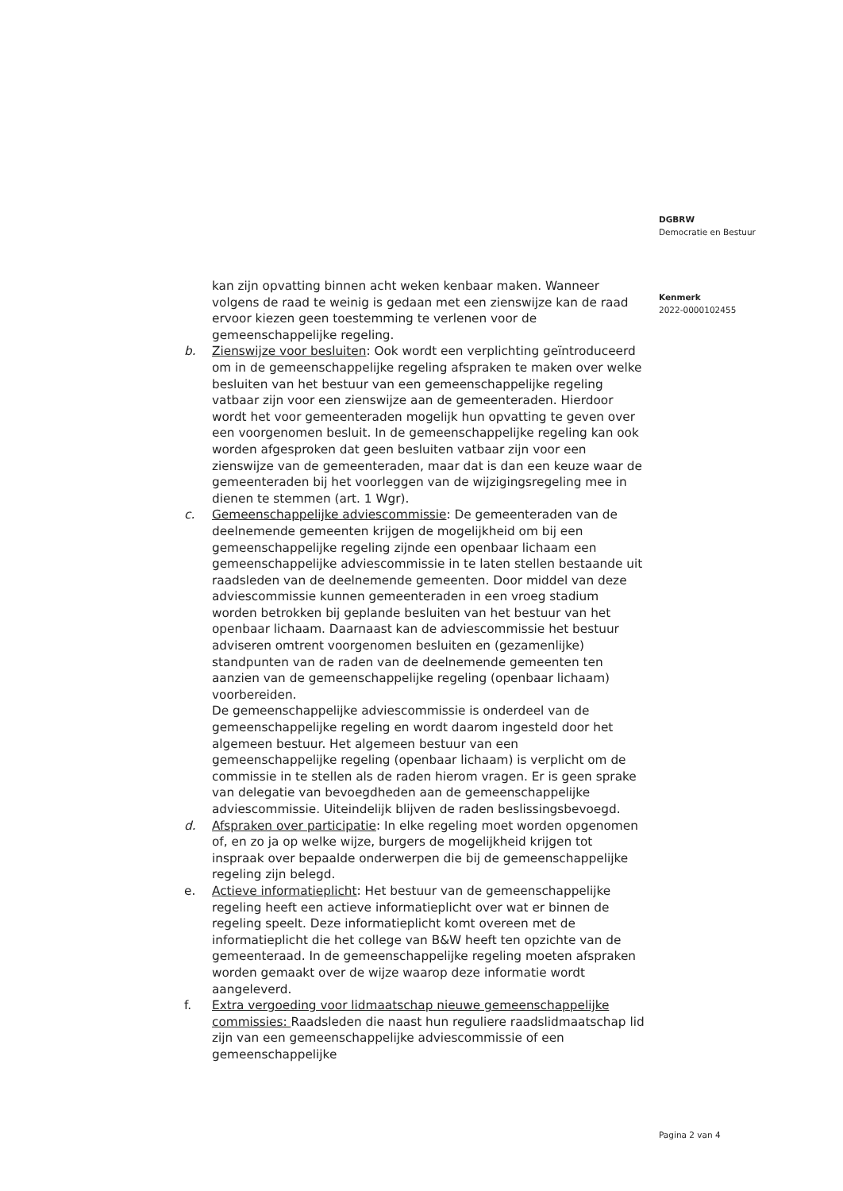DGBRW
Democratie en Bestuur
Kenmerk
2022-0000102455
kan zijn opvatting binnen acht weken kenbaar maken. Wanneer volgens de raad te weinig is gedaan met een zienswijze kan de raad ervoor kiezen geen toestemming te verlenen voor de gemeenschappelijke regeling.
b. Zienswijze voor besluiten: Ook wordt een verplichting geïntroduceerd om in de gemeenschappelijke regeling afspraken te maken over welke besluiten van het bestuur van een gemeenschappelijke regeling vatbaar zijn voor een zienswijze aan de gemeenteraden. Hierdoor wordt het voor gemeenteraden mogelijk hun opvatting te geven over een voorgenomen besluit. In de gemeenschappelijke regeling kan ook worden afgesproken dat geen besluiten vatbaar zijn voor een zienswijze van de gemeenteraden, maar dat is dan een keuze waar de gemeenteraden bij het voorleggen van de wijzigingsregeling mee in dienen te stemmen (art. 1 Wgr).
c. Gemeenschappelijke adviescommissie: De gemeenteraden van de deelnemende gemeenten krijgen de mogelijkheid om bij een gemeenschappelijke regeling zijnde een openbaar lichaam een gemeenschappelijke adviescommissie in te laten stellen bestaande uit raadsleden van de deelnemende gemeenten. Door middel van deze adviescommissie kunnen gemeenteraden in een vroeg stadium worden betrokken bij geplande besluiten van het bestuur van het openbaar lichaam. Daarnaast kan de adviescommissie het bestuur adviseren omtrent voorgenomen besluiten en (gezamenlijke) standpunten van de raden van de deelnemende gemeenten ten aanzien van de gemeenschappelijke regeling (openbaar lichaam) voorbereiden.
De gemeenschappelijke adviescommissie is onderdeel van de gemeenschappelijke regeling en wordt daarom ingesteld door het algemeen bestuur. Het algemeen bestuur van een gemeenschappelijke regeling (openbaar lichaam) is verplicht om de commissie in te stellen als de raden hierom vragen. Er is geen sprake van delegatie van bevoegdheden aan de gemeenschappelijke adviescommissie. Uiteindelijk blijven de raden beslissingsbevoegd.
d. Afspraken over participatie: In elke regeling moet worden opgenomen of, en zo ja op welke wijze, burgers de mogelijkheid krijgen tot inspraak over bepaalde onderwerpen die bij de gemeenschappelijke regeling zijn belegd.
e. Actieve informatieplicht: Het bestuur van de gemeenschappelijke regeling heeft een actieve informatieplicht over wat er binnen de regeling speelt. Deze informatieplicht komt overeen met de informatieplicht die het college van B&W heeft ten opzichte van de gemeenteraad. In de gemeenschappelijke regeling moeten afspraken worden gemaakt over de wijze waarop deze informatie wordt aangeleverd.
f. Extra vergoeding voor lidmaatschap nieuwe gemeenschappelijke commissies: Raadsleden die naast hun reguliere raadslidmaatschap lid zijn van een gemeenschappelijke adviescommissie of een gemeenschappelijke
Pagina 2 van 4